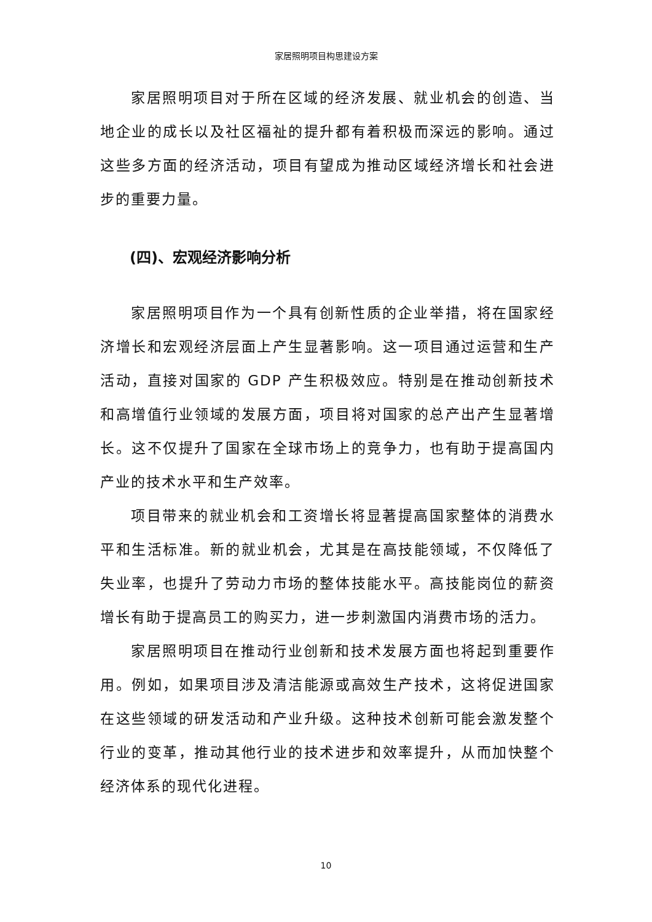家居照明项目构思建设方案
家居照明项目对于所在区域的经济发展、就业机会的创造、当地企业的成长以及社区福祉的提升都有着积极而深远的影响。通过这些多方面的经济活动，项目有望成为推动区域经济增长和社会进步的重要力量。
(四)、宏观经济影响分析
家居照明项目作为一个具有创新性质的企业举措，将在国家经济增长和宏观经济层面上产生显著影响。这一项目通过运营和生产活动，直接对国家的 GDP 产生积极效应。特别是在推动创新技术和高增值行业领域的发展方面，项目将对国家的总产出产生显著增长。这不仅提升了国家在全球市场上的竞争力，也有助于提高国内产业的技术水平和生产效率。
项目带来的就业机会和工资增长将显著提高国家整体的消费水平和生活标准。新的就业机会，尤其是在高技能领域，不仅降低了失业率，也提升了劳动力市场的整体技能水平。高技能岗位的薪资增长有助于提高员工的购买力，进一步刺激国内消费市场的活力。
家居照明项目在推动行业创新和技术发展方面也将起到重要作用。例如，如果项目涉及清洁能源或高效生产技术，这将促进国家在这些领域的研发活动和产业升级。这种技术创新可能会激发整个行业的变革，推动其他行业的技术进步和效率提升，从而加快整个经济体系的现代化进程。
10